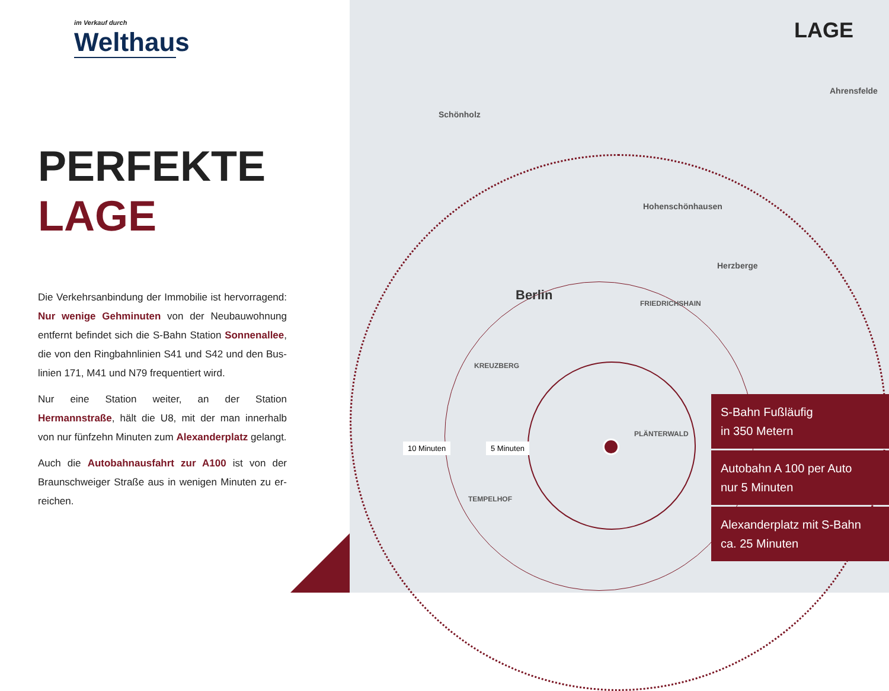im Verkauf durch
Welthaus
PERFEKTE
LAGE
Die Verkehrsanbindung der Immobilie ist hervorragend: Nur wenige Gehminuten von der Neubauwohnung entfernt befindet sich die S-Bahn Station Sonnenallee, die von den Ringbahnlinien S41 und S42 und den Bus-linien 171, M41 und N79 frequentiert wird.
Nur eine Station weiter, an der Station Hermannstraße, hält die U8, mit der man innerhalb von nur fünfzehn Minuten zum Alexanderplatz gelangt.
Auch die Autobahnausfahrt zur A100 ist von der Braunschweiger Straße aus in wenigen Minuten zu er-reichen.
LAGE
Berlin
Schönholz
Hohenschönhausen
Herzberge
Ahrensfelde
FRIEDRICHSHAIN
KREUZBERG
PLÄNTERWALD
TEMPELHOF
10 Minuten 5 Minuten
S-Bahn Fußläufig
in 350 Metern
Autobahn A 100 per Auto
nur 5 Minuten
Alexanderplatz mit S-Bahn
ca. 25 Minuten